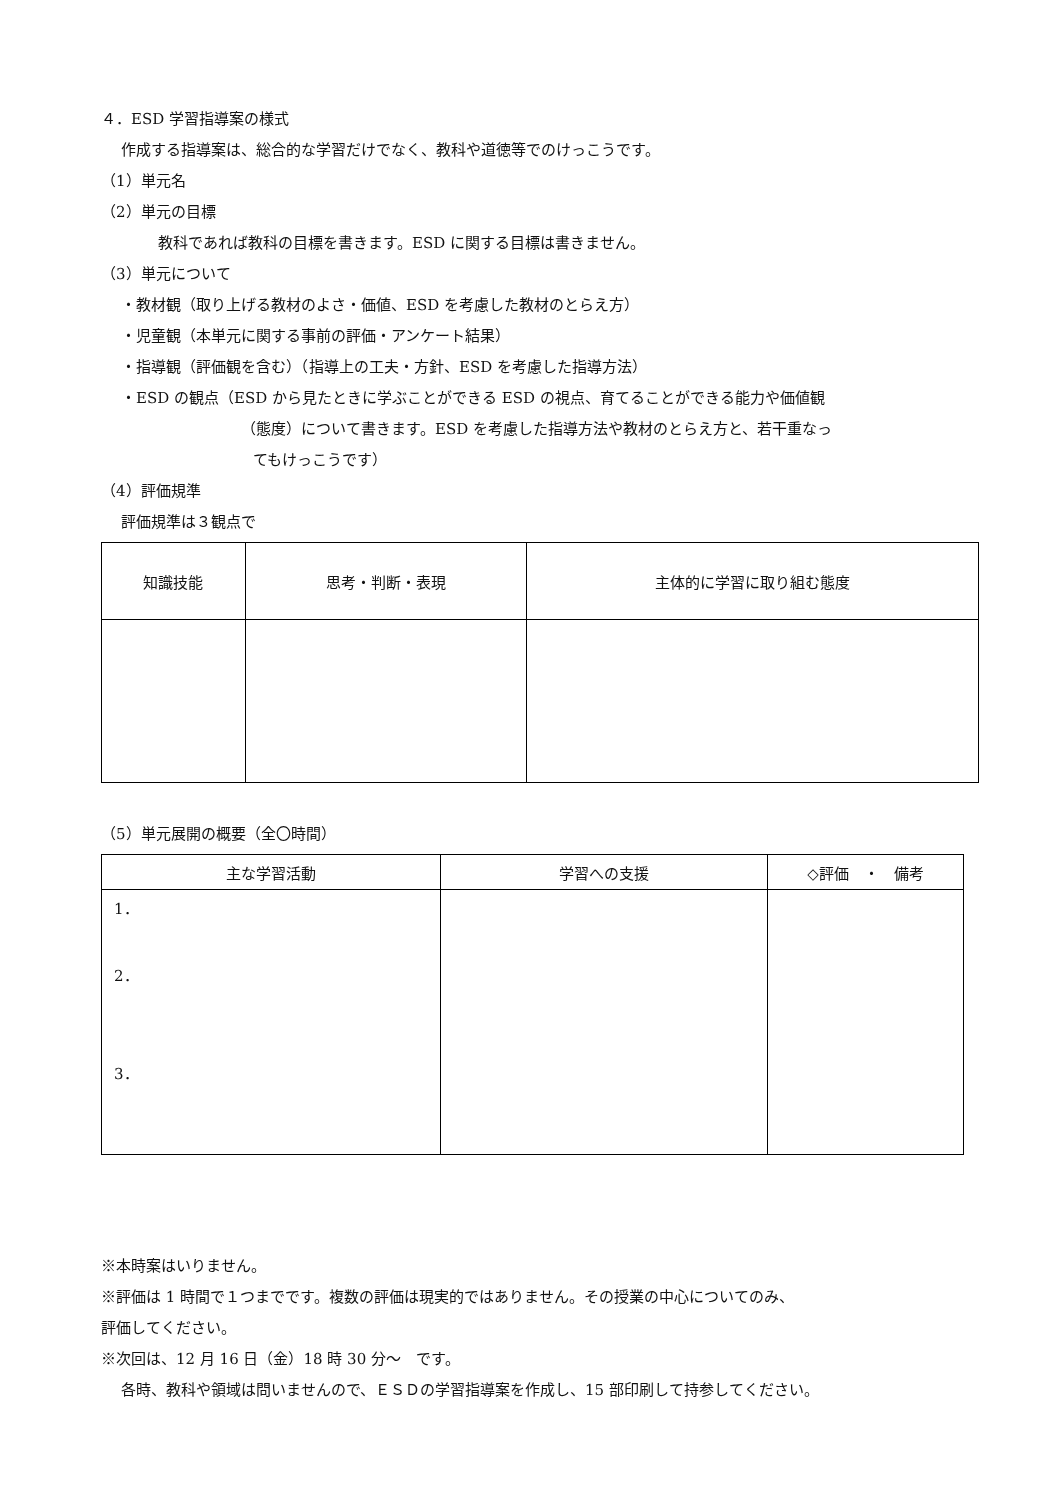４．ESD 学習指導案の様式
作成する指導案は、総合的な学習だけでなく、教科や道徳等でのけっこうです。
（1）単元名
（2）単元の目標
教科であれば教科の目標を書きます。ESD に関する目標は書きません。
（3）単元について
・教材観（取り上げる教材のよさ・価値、ESD を考慮した教材のとらえ方）
・児童観（本単元に関する事前の評価・アンケート結果）
・指導観（評価観を含む）（指導上の工夫・方針、ESD を考慮した指導方法）
・ESD の観点（ESD から見たときに学ぶことができる ESD の視点、育てることができる能力や価値観
（態度）について書きます。ESD を考慮した指導方法や教材のとらえ方と、若干重なっ
てもけっこうです）
（4）評価規準
評価規準は３観点で
| 知識技能 | 思考・判断・表現 | 主体的に学習に取り組む態度 |
| --- | --- | --- |
（5）単元展開の概要（全〇時間）
| 主な学習活動 | 学習への支援 | ◇評価 ・ 備考 |
| --- | --- | --- |
| 1． 2． 3． | | |
※本時案はいりません。
※評価は 1 時間で１つまでです。複数の評価は現実的ではありません。その授業の中心についてのみ、
評価してください。
※次回は、12 月 16 日（金）18 時 30 分～　です。
各時、教科や領域は問いませんので、ＥＳＤの学習指導案を作成し、15 部印刷して持参してください。